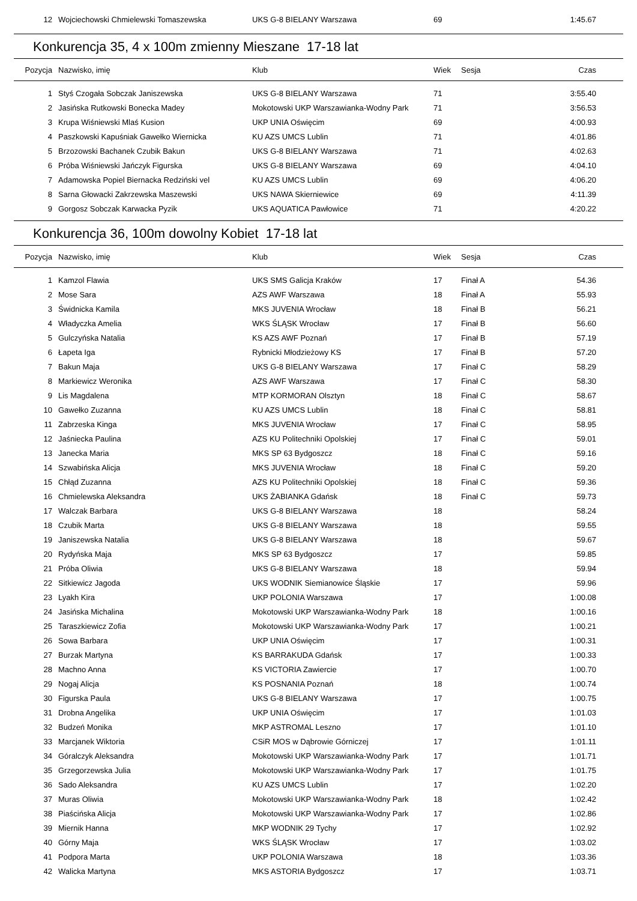| 12 | Wojciechowski Chmielewski Tomaszewska | UKS G-8 BIELANY Warszawa | 69 | | 1:45.67 |
Konkurencja 35, 4 x 100m zmienny Mieszane 17-18 lat
| Pozycja | Nazwisko, imię | Klub | Wiek | Sesja | Czas |
| --- | --- | --- | --- | --- | --- |
| 1 | Styś Czogała Sobczak Janiszewska | UKS G-8 BIELANY Warszawa | 71 | | 3:55.40 |
| 2 | Jasińska Rutkowski Bonecka Madey | Mokotowski UKP Warszawianka-Wodny Park | 71 | | 3:56.53 |
| 3 | Krupa Wiśniewski Mlaś Kusion | UKP UNIA Oświęcim | 69 | | 4:00.93 |
| 4 | Paszkowski Kapuśniak Gawełko Wiernicka | KU AZS UMCS Lublin | 71 | | 4:01.86 |
| 5 | Brzozowski Bachanek Czubik Bakun | UKS G-8 BIELANY Warszawa | 71 | | 4:02.63 |
| 6 | Próba Wiśniewski Jańczyk Figurska | UKS G-8 BIELANY Warszawa | 69 | | 4:04.10 |
| 7 | Adamowska Popiel Biernacka Redziński vel | KU AZS UMCS Lublin | 69 | | 4:06.20 |
| 8 | Sarna Głowacki Zakrzewska Maszewski | UKS NAWA Skierniewice | 69 | | 4:11.39 |
| 9 | Gorgosz Sobczak Karwacka Pyzik | UKS AQUATICA Pawłowice | 71 | | 4:20.22 |
Konkurencja 36, 100m dowolny Kobiet 17-18 lat
| Pozycja | Nazwisko, imię | Klub | Wiek | Sesja | Czas |
| --- | --- | --- | --- | --- | --- |
| 1 | Kamzol Flawia | UKS SMS Galicja Kraków | 17 | Finał A | 54.36 |
| 2 | Mose Sara | AZS AWF Warszawa | 18 | Finał A | 55.93 |
| 3 | Świdnicka Kamila | MKS JUVENIA Wrocław | 18 | Finał B | 56.21 |
| 4 | Władyczka Amelia | WKS ŚLĄSK Wrocław | 17 | Finał B | 56.60 |
| 5 | Gulczyńska Natalia | KS AZS AWF Poznań | 17 | Finał B | 57.19 |
| 6 | Łapeta Iga | Rybnicki Młodzieżowy KS | 17 | Finał B | 57.20 |
| 7 | Bakun Maja | UKS G-8 BIELANY Warszawa | 17 | Finał C | 58.29 |
| 8 | Markiewicz Weronika | AZS AWF Warszawa | 17 | Finał C | 58.30 |
| 9 | Lis Magdalena | MTP KORMORAN Olsztyn | 18 | Finał C | 58.67 |
| 10 | Gawełko Zuzanna | KU AZS UMCS Lublin | 18 | Finał C | 58.81 |
| 11 | Zabrzeska Kinga | MKS JUVENIA Wrocław | 17 | Finał C | 58.95 |
| 12 | Jaśniecka Paulina | AZS KU Politechniki Opolskiej | 17 | Finał C | 59.01 |
| 13 | Janecka Maria | MKS SP 63 Bydgoszcz | 18 | Finał C | 59.16 |
| 14 | Szwabińska Alicja | MKS JUVENIA Wrocław | 18 | Finał C | 59.20 |
| 15 | Chłąd Zuzanna | AZS KU Politechniki Opolskiej | 18 | Finał C | 59.36 |
| 16 | Chmielewska Aleksandra | UKS ŻABIANKA Gdańsk | 18 | Finał C | 59.73 |
| 17 | Walczak Barbara | UKS G-8 BIELANY Warszawa | 18 | | 58.24 |
| 18 | Czubik Marta | UKS G-8 BIELANY Warszawa | 18 | | 59.55 |
| 19 | Janiszewska Natalia | UKS G-8 BIELANY Warszawa | 18 | | 59.67 |
| 20 | Rydyńska Maja | MKS SP 63 Bydgoszcz | 17 | | 59.85 |
| 21 | Próba Oliwia | UKS G-8 BIELANY Warszawa | 18 | | 59.94 |
| 22 | Sitkiewicz Jagoda | UKS WODNIK Siemianowice Śląskie | 17 | | 59.96 |
| 23 | Lyakh Kira | UKP POLONIA Warszawa | 17 | | 1:00.08 |
| 24 | Jasińska Michalina | Mokotowski UKP Warszawianka-Wodny Park | 18 | | 1:00.16 |
| 25 | Taraszkiewicz Zofia | Mokotowski UKP Warszawianka-Wodny Park | 17 | | 1:00.21 |
| 26 | Sowa Barbara | UKP UNIA Oświęcim | 17 | | 1:00.31 |
| 27 | Burzak Martyna | KS BARRAKUDA Gdańsk | 17 | | 1:00.33 |
| 28 | Machno Anna | KS VICTORIA Zawiercie | 17 | | 1:00.70 |
| 29 | Nogaj Alicja | KS POSNANIA Poznań | 18 | | 1:00.74 |
| 30 | Figurska Paula | UKS G-8 BIELANY Warszawa | 17 | | 1:00.75 |
| 31 | Drobna Angelika | UKP UNIA Oświęcim | 17 | | 1:01.03 |
| 32 | Budzeń Monika | MKP ASTROMAL Leszno | 17 | | 1:01.10 |
| 33 | Marcjanek Wiktoria | CSiR MOS w Dąbrowie Górniczej | 17 | | 1:01.11 |
| 34 | Góralczyk Aleksandra | Mokotowski UKP Warszawianka-Wodny Park | 17 | | 1:01.71 |
| 35 | Grzegorzewska Julia | Mokotowski UKP Warszawianka-Wodny Park | 17 | | 1:01.75 |
| 36 | Sado Aleksandra | KU AZS UMCS Lublin | 17 | | 1:02.20 |
| 37 | Muras Oliwia | Mokotowski UKP Warszawianka-Wodny Park | 18 | | 1:02.42 |
| 38 | Piaścińska Alicja | Mokotowski UKP Warszawianka-Wodny Park | 17 | | 1:02.86 |
| 39 | Miernik Hanna | MKP WODNIK 29 Tychy | 17 | | 1:02.92 |
| 40 | Górny Maja | WKS ŚLĄSK Wrocław | 17 | | 1:03.02 |
| 41 | Podpora Marta | UKP POLONIA Warszawa | 18 | | 1:03.36 |
| 42 | Walicka Martyna | MKS ASTORIA Bydgoszcz | 17 | | 1:03.71 |